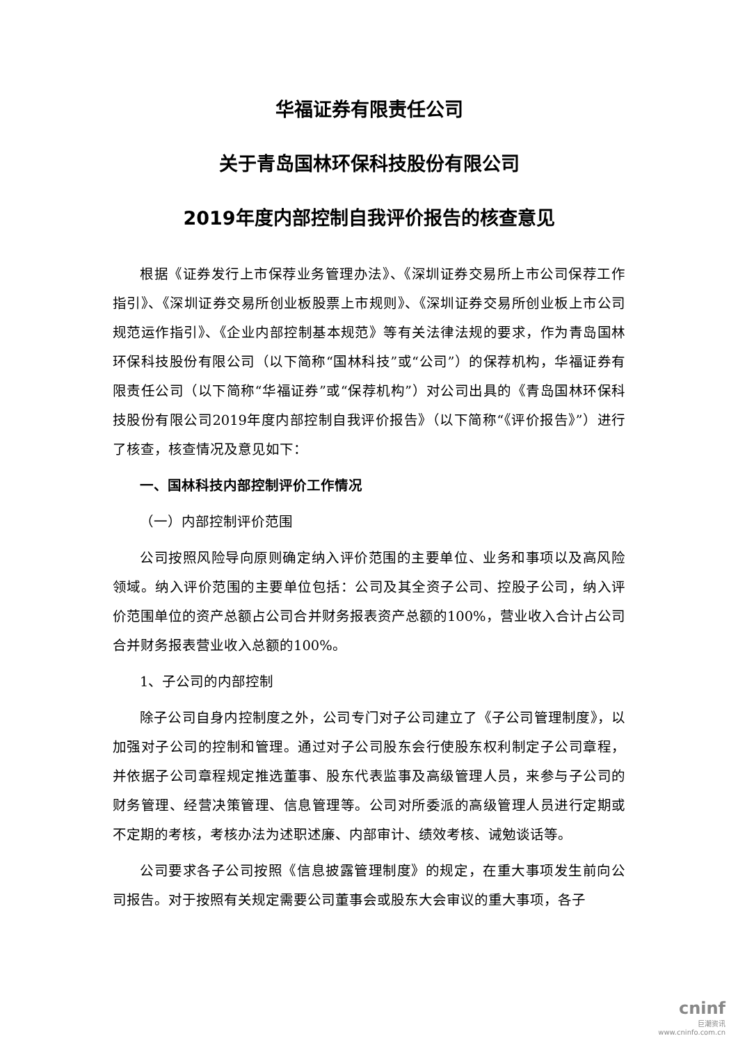华福证券有限责任公司
关于青岛国林环保科技股份有限公司
2019年度内部控制自我评价报告的核查意见
根据《证券发行上市保荐业务管理办法》、《深圳证券交易所上市公司保荐工作指引》、《深圳证券交易所创业板股票上市规则》、《深圳证券交易所创业板上市公司规范运作指引》、《企业内部控制基本规范》等有关法律法规的要求，作为青岛国林环保科技股份有限公司（以下简称“国林科技”或“公司”）的保荐机构，华福证券有限责任公司（以下简称“华福证券”或“保荐机构”）对公司出具的《青岛国林环保科技股份有限公司2019年度内部控制自我评价报告》（以下简称“《评价报告》”）进行了核查，核查情况及意见如下：
一、国林科技内部控制评价工作情况
（一）内部控制评价范围
公司按照风险导向原则确定纳入评价范围的主要单位、业务和事项以及高风险领域。纳入评价范围的主要单位包括：公司及其全资子公司、控股子公司，纳入评价范围单位的资产总额占公司合并财务报表资产总额的100%，营业收入合计占公司合并财务报表营业收入总额的100%。
1、子公司的内部控制
除子公司自身内控制度之外，公司专门对子公司建立了《子公司管理制度》，以加强对子公司的控制和管理。通过对子公司股东会行使股东权利制定子公司章程，并依据子公司章程规定推选董事、股东代表监事及高级管理人员，来参与子公司的财务管理、经营决策管理、信息管理等。公司对所委派的高级管理人员进行定期或不定期的考核，考核办法为述职述廉、内部审计、绩效考核、诫勉谈话等。
公司要求各子公司按照《信息披露管理制度》的规定，在重大事项发生前向公司报告。对于按照有关规定需要公司董事会或股东大会审议的重大事项，各子
cninf
巨潮资讯
www.cninfo.com.cn